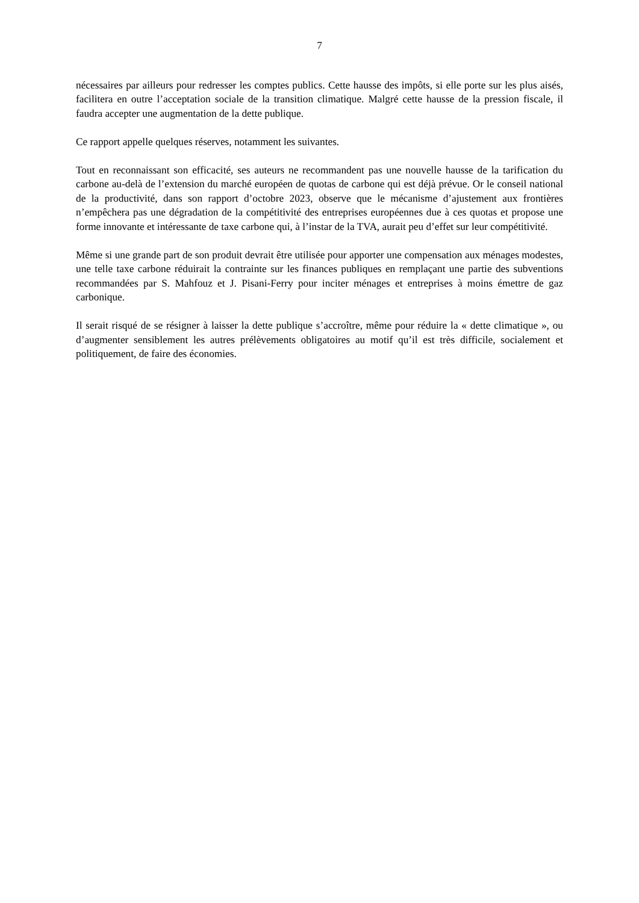7
nécessaires par ailleurs pour redresser les comptes publics. Cette hausse des impôts, si elle porte sur les plus aisés, facilitera en outre l’acceptation sociale de la transition climatique. Malgré cette hausse de la pression fiscale, il faudra accepter une augmentation de la dette publique.
Ce rapport appelle quelques réserves, notamment les suivantes.
Tout en reconnaissant son efficacité, ses auteurs ne recommandent pas une nouvelle hausse de la tarification du carbone au-delà de l’extension du marché européen de quotas de carbone qui est déjà prévue. Or le conseil national de la productivité, dans son rapport d’octobre 2023, observe que le mécanisme d’ajustement aux frontières n’empêchera pas une dégradation de la compétitivité des entreprises européennes due à ces quotas et propose une forme innovante et intéressante de taxe carbone qui, à l’instar de la TVA, aurait peu d’effet sur leur compétitivité.
Même si une grande part de son produit devrait être utilisée pour apporter une compensation aux ménages modestes, une telle taxe carbone réduirait la contrainte sur les finances publiques en remplaçant une partie des subventions recommandées par S. Mahfouz et J. Pisani-Ferry pour inciter ménages et entreprises à moins émettre de gaz carbonique.
Il serait risqué de se résigner à laisser la dette publique s’accroître, même pour réduire la « dette climatique », ou d’augmenter sensiblement les autres prélèvements obligatoires au motif qu’il est très difficile, socialement et politiquement, de faire des économies.